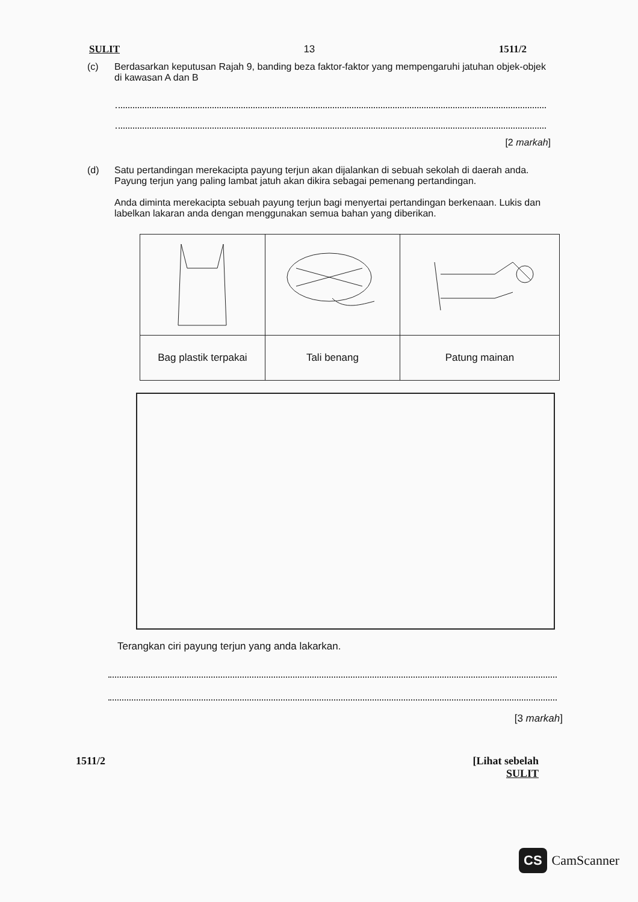SULIT 13 1511/2
(c) Berdasarkan keputusan Rajah 9, banding beza faktor-faktor yang mempengaruhi jatuhan objek-objek di kawasan A dan B
[2 markah]
(d) Satu pertandingan merekacipta payung terjun akan dijalankan di sebuah sekolah di daerah anda. Payung terjun yang paling lambat jatuh akan dikira sebagai pemenang pertandingan.
Anda diminta merekacipta sebuah payung terjun bagi menyertai pertandingan berkenaan. Lukis dan labelkan lakaran anda dengan menggunakan semua bahan yang diberikan.
| Bag plastik terpakai | Tali benang | Patung mainan |
Terangkan ciri payung terjun yang anda lakarkan.
[3 markah]
1511/2 [Lihat sebelah
SULIT
CS CamScanner